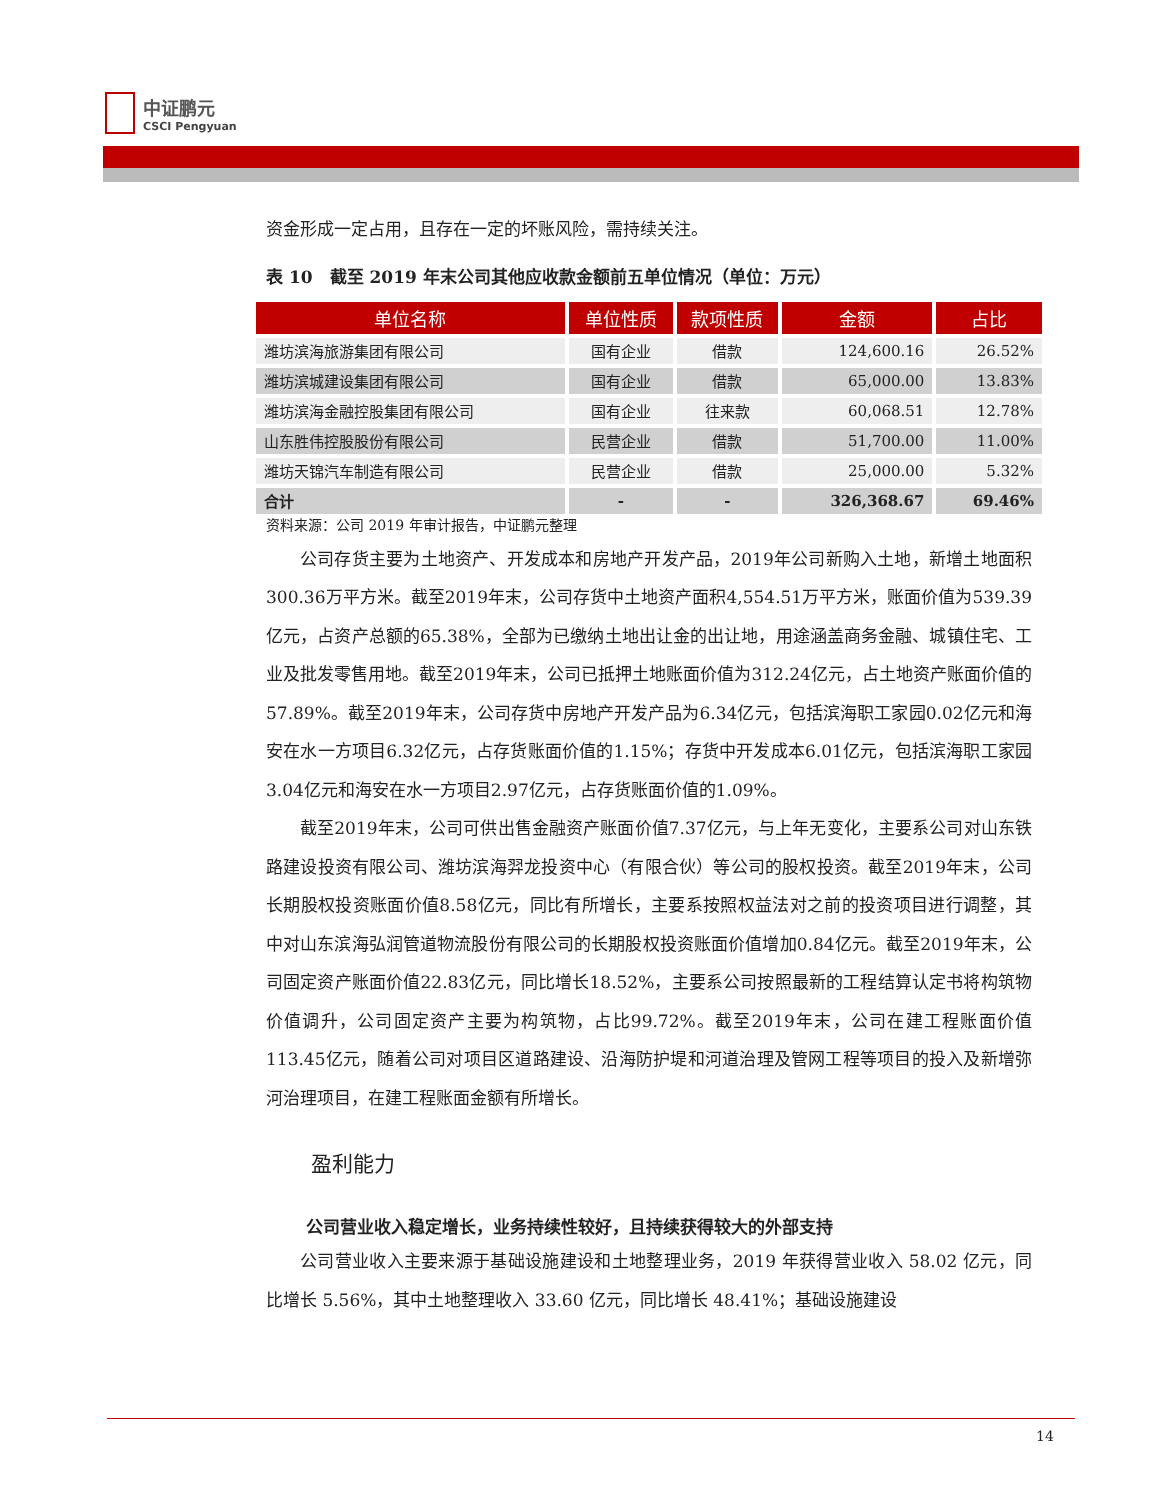中证鹏元
CSCI Pengyuan
资金形成一定占用，且存在一定的坏账风险，需持续关注。
表 10　截至 2019 年末公司其他应收款金额前五单位情况（单位：万元）
| 单位名称 | 单位性质 | 款项性质 | 金额 | 占比 |
| --- | --- | --- | --- | --- |
| 潍坊滨海旅游集团有限公司 | 国有企业 | 借款 | 124,600.16 | 26.52% |
| 潍坊滨城建设集团有限公司 | 国有企业 | 借款 | 65,000.00 | 13.83% |
| 潍坊滨海金融控股集团有限公司 | 国有企业 | 往来款 | 60,068.51 | 12.78% |
| 山东胜伟控股股份有限公司 | 民营企业 | 借款 | 51,700.00 | 11.00% |
| 潍坊天锦汽车制造有限公司 | 民营企业 | 借款 | 25,000.00 | 5.32% |
| 合计 | - | - | 326,368.67 | 69.46% |
资料来源：公司 2019 年审计报告，中证鹏元整理
公司存货主要为土地资产、开发成本和房地产开发产品，2019年公司新购入土地，新增土地面积300.36万平方米。截至2019年末，公司存货中土地资产面积4,554.51万平方米，账面价值为539.39亿元，占资产总额的65.38%，全部为已缴纳土地出让金的出让地，用途涵盖商务金融、城镇住宅、工业及批发零售用地。截至2019年末，公司已抵押土地账面价值为312.24亿元，占土地资产账面价值的57.89%。截至2019年末，公司存货中房地产开发产品为6.34亿元，包括滨海职工家园0.02亿元和海安在水一方项目6.32亿元，占存货账面价值的1.15%；存货中开发成本6.01亿元，包括滨海职工家园3.04亿元和海安在水一方项目2.97亿元，占存货账面价值的1.09%。
截至2019年末，公司可供出售金融资产账面价值7.37亿元，与上年无变化，主要系公司对山东铁路建设投资有限公司、潍坊滨海羿龙投资中心（有限合伙）等公司的股权投资。截至2019年末，公司长期股权投资账面价值8.58亿元，同比有所增长，主要系按照权益法对之前的投资项目进行调整，其中对山东滨海弘润管道物流股份有限公司的长期股权投资账面价值增加0.84亿元。截至2019年末，公司固定资产账面价值22.83亿元，同比增长18.52%，主要系公司按照最新的工程结算认定书将构筑物价值调升，公司固定资产主要为构筑物，占比99.72%。截至2019年末，公司在建工程账面价值113.45亿元，随着公司对项目区道路建设、沿海防护堤和河道治理及管网工程等项目的投入及新增弥河治理项目，在建工程账面金额有所增长。
盈利能力
公司营业收入稳定增长，业务持续性较好，且持续获得较大的外部支持
公司营业收入主要来源于基础设施建设和土地整理业务，2019 年获得营业收入 58.02 亿元，同比增长 5.56%，其中土地整理收入 33.60 亿元，同比增长 48.41%；基础设施建设
14